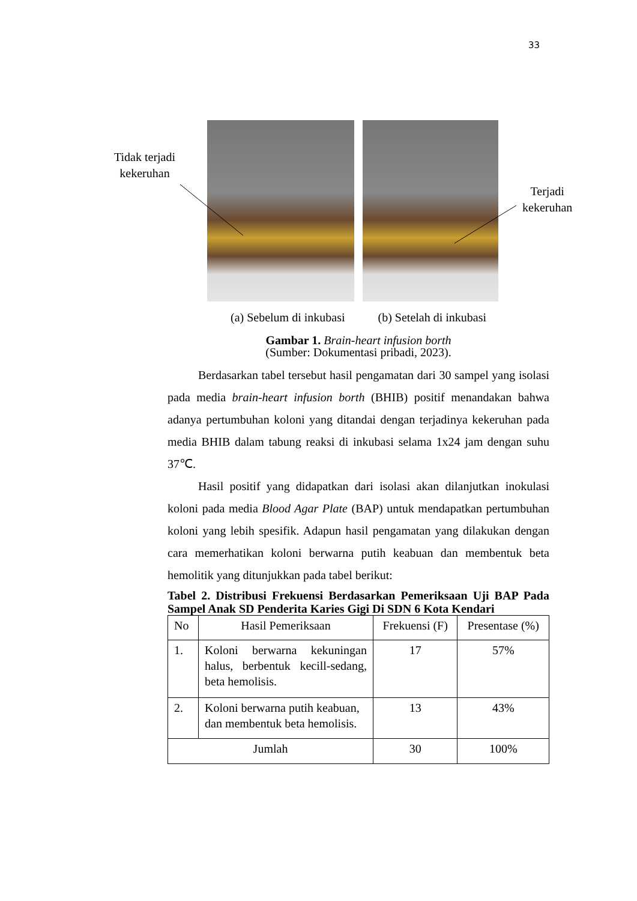33
Tidak terjadi
kekeruhan
Terjadi
kekeruhan
(a) Sebelum di inkubasi (b) Setelah di inkubasi
Gambar 1. Brain-heart infusion borth
(Sumber: Dokumentasi pribadi, 2023).
Berdasarkan tabel tersebut hasil pengamatan dari 30 sampel yang isolasi pada media brain-heart infusion borth (BHIB) positif menandakan bahwa adanya pertumbuhan koloni yang ditandai dengan terjadinya kekeruhan pada media BHIB dalam tabung reaksi di inkubasi selama 1x24 jam dengan suhu 37℃.
Hasil positif yang didapatkan dari isolasi akan dilanjutkan inokulasi koloni pada media Blood Agar Plate (BAP) untuk mendapatkan pertumbuhan koloni yang lebih spesifik. Adapun hasil pengamatan yang dilakukan dengan cara memerhatikan koloni berwarna putih keabuan dan membentuk beta hemolitik yang ditunjukkan pada tabel berikut:
Tabel 2. Distribusi Frekuensi Berdasarkan Pemeriksaan Uji BAP Pada Sampel Anak SD Penderita Karies Gigi Di SDN 6 Kota Kendari
| No | Hasil Pemeriksaan | Frekuensi (F) | Presentase (%) |
| 1. | Koloni berwarna kekuningan halus, berbentuk kecill-sedang, beta hemolisis. | 17 | 57% |
| 2. | Koloni berwarna putih keabuan, dan membentuk beta hemolisis. | 13 | 43% |
| Jumlah | | 30 | 100% |